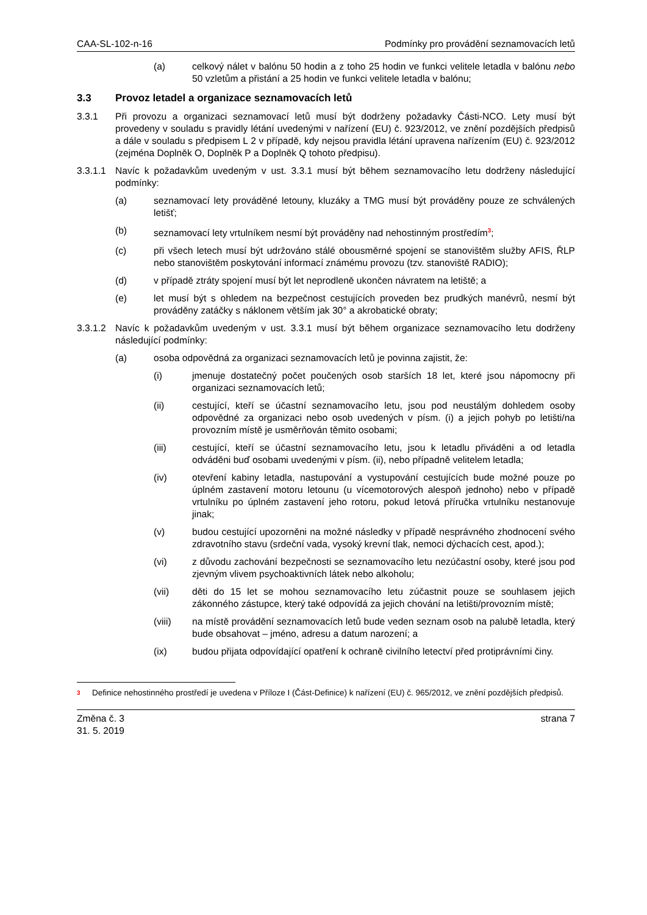CAA-SL-102-n-16 Podmínky pro provádění seznamovacích letů
(a) celkový nálet v balónu 50 hodin a z toho 25 hodin ve funkci velitele letadla v balónu nebo 50 vzletům a přistání a 25 hodin ve funkci velitele letadla v balónu;
3.3 Provoz letadel a organizace seznamovacích letů
3.3.1 Při provozu a organizaci seznamovací letů musí být dodrženy požadavky Části-NCO. Lety musí být provedeny v souladu s pravidly létání uvedenými v nařízení (EU) č. 923/2012, ve znění pozdějších předpisů a dále v souladu s předpisem L 2 v případě, kdy nejsou pravidla létání upravena nařízením (EU) č. 923/2012 (zejména Doplněk O, Doplněk P a Doplněk Q tohoto předpisu).
3.3.1.1
Navíc k požadavkům uvedeným v ust. 3.3.1 musí být během seznamovacího letu dodrženy následující podmínky:
(a) seznamovací lety prováděné letouny, kluzáky a TMG musí být prováděny pouze ze schválených letišť;
(b) seznamovací lety vrtulníkem nesmí být prováděny nad nehostinným prostředím<sup>3</sup>;
(c) při všech letech musí být udržováno stálé obousměrné spojení se stanovištěm služby AFIS, ŘLP nebo stanovištěm poskytování informací známému provozu (tzv. stanoviště RADIO);
(d) v případě ztráty spojení musí být let neprodleně ukončen návratem na letiště; a
(e) let musí být s ohledem na bezpečnost cestujících proveden bez prudkých manévrů, nesmí být prováděny zatáčky s náklonem větším jak 30° a akrobatické obraty;
3.3.1.2
Navíc k požadavkům uvedeným v ust. 3.3.1 musí být během organizace seznamovacího letu dodrženy následující podmínky:
(a) osoba odpovědná za organizaci seznamovacích letů je povinna zajistit, že:
(i) jmenuje dostatečný počet poučených osob starších 18 let, které jsou nápomocny při organizaci seznamovacích letů;
(ii) cestující, kteří se účastní seznamovacího letu, jsou pod neustálým dohledem osoby odpovědné za organizaci nebo osob uvedených v písm. (i) a jejich pohyb po letišti/na provozním místě je usměrňován těmito osobami;
(iii) cestující, kteří se účastní seznamovacího letu, jsou k letadlu přiváděni a od letadla odváděni buď osobami uvedenými v písm. (ii), nebo případně velitelem letadla;
(iv) otevření kabiny letadla, nastupování a vystupování cestujících bude možné pouze po úplném zastavení motoru letounu (u vícemotorových alespoň jednoho) nebo v případě vrtulníku po úplném zastavení jeho rotoru, pokud letová příručka vrtulníku nestanovuje jinak;
(v) budou cestující upozorněni na možné následky v případě nesprávného zhodnocení svého zdravotního stavu (srdeční vada, vysoký krevní tlak, nemoci dýchacích cest, apod.);
(vi) z důvodu zachování bezpečnosti se seznamovacího letu nezúčastní osoby, které jsou pod zjevným vlivem psychoaktivních látek nebo alkoholu;
(vii) děti do 15 let se mohou seznamovacího letu zúčastnit pouze se souhlasem jejich zákonného zástupce, který také odpovídá za jejich chování na letišti/provozním místě;
(viii) na místě provádění seznamovacích letů bude veden seznam osob na palubě letadla, který bude obsahovat – jméno, adresu a datum narození; a
(ix) budou přijata odpovídající opatření k ochraně civilního letectví před protiprávními činy.
3 Definice nehostinného prostředí je uvedena v Příloze I (Část-Definice) k nařízení (EU) č. 965/2012, ve znění pozdějších předpisů.
Změna č. 3
31. 5. 2019 strana 7